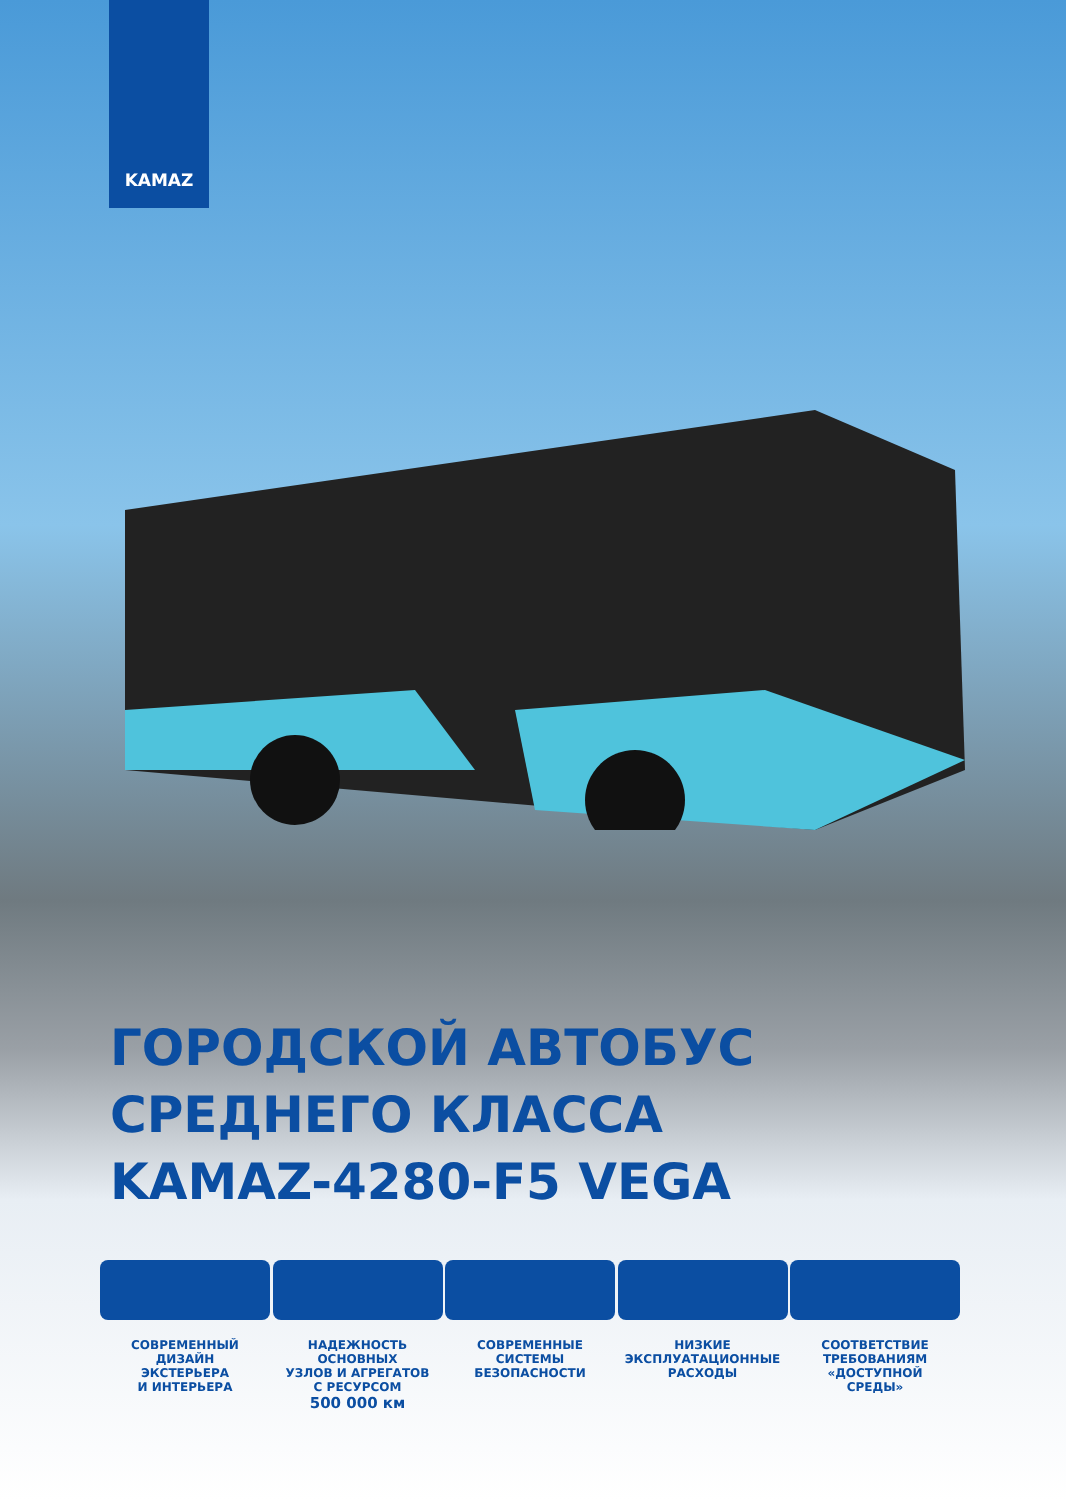KAMAZ
ГОРОДСКОЙ АВТОБУС
СРЕДНЕГО КЛАССА
KAMAZ-4280-F5 VEGA
СОВРЕМЕННЫЙ
ДИЗАЙН
ЭКСТЕРЬЕРА
И ИНТЕРЬЕРА
НАДЕЖНОСТЬ ОСНОВНЫХ
УЗЛОВ И АГРЕГАТОВ
С РЕСУРСОМ
500 000 км
СОВРЕМЕННЫЕ
СИСТЕМЫ
БЕЗОПАСНОСТИ
НИЗКИЕ
ЭКСПЛУАТАЦИОННЫЕ
РАСХОДЫ
СООТВЕТСТВИЕ
ТРЕБОВАНИЯМ
«ДОСТУПНОЙ
СРЕДЫ»